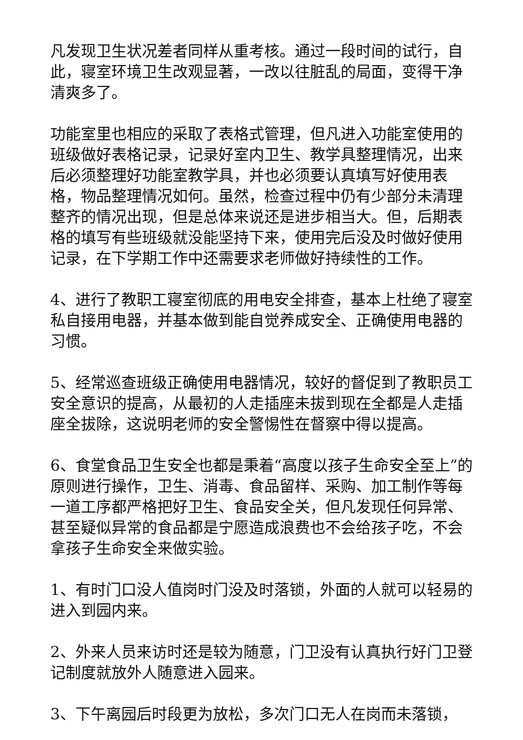凡发现卫生状况差者同样从重考核。通过一段时间的试行，自此，寝室环境卫生改观显著，一改以往脏乱的局面，变得干净清爽多了。
功能室里也相应的采取了表格式管理，但凡进入功能室使用的班级做好表格记录，记录好室内卫生、教学具整理情况，出来后必须整理好功能室教学具，并也必须要认真填写好使用表格，物品整理情况如何。虽然，检查过程中仍有少部分未清理整齐的情况出现，但是总体来说还是进步相当大。但，后期表格的填写有些班级就没能坚持下来，使用完后没及时做好使用记录，在下学期工作中还需要求老师做好持续性的工作。
4、进行了教职工寝室彻底的用电安全排查，基本上杜绝了寝室私自接用电器，并基本做到能自觉养成安全、正确使用电器的习惯。
5、经常巡查班级正确使用电器情况，较好的督促到了教职员工安全意识的提高，从最初的人走插座未拔到现在全都是人走插座全拔除，这说明老师的安全警惕性在督察中得以提高。
6、食堂食品卫生安全也都是秉着“高度以孩子生命安全至上”的原则进行操作，卫生、消毒、食品留样、采购、加工制作等每一道工序都严格把好卫生、食品安全关，但凡发现任何异常、甚至疑似异常的食品都是宁愿造成浪费也不会给孩子吃，不会拿孩子生命安全来做实验。
1、有时门口没人值岗时门没及时落锁，外面的人就可以轻易的进入到园内来。
2、外来人员来访时还是较为随意，门卫没有认真执行好门卫登记制度就放外人随意进入园来。
3、下午离园后时段更为放松，多次门口无人在岗而未落锁，